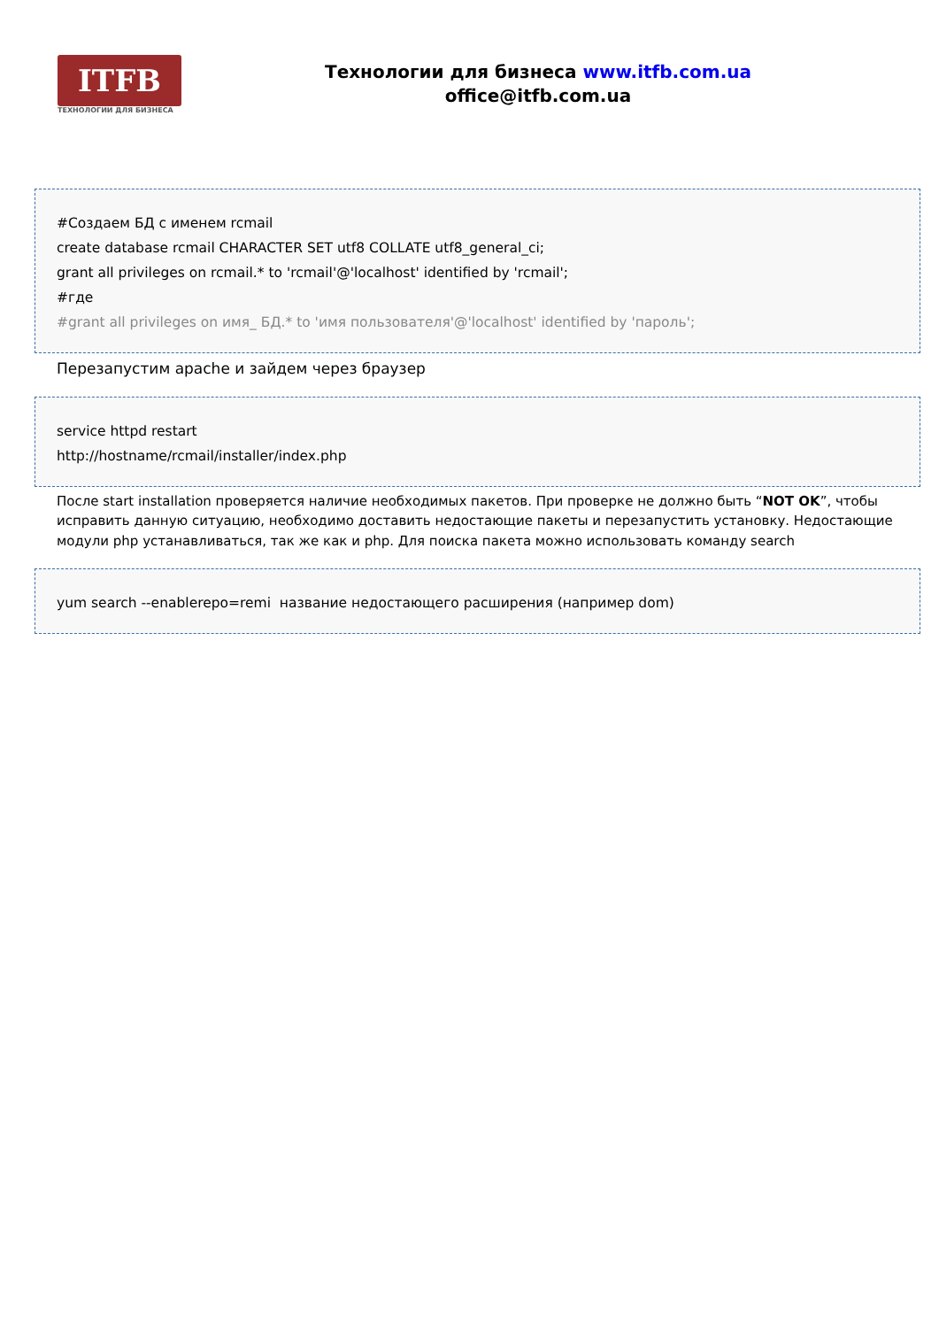ITFB
ТЕХНОЛОГИИ ДЛЯ БИЗНЕСА
Технологии для бизнеса www.itfb.com.ua
office@itfb.com.ua
#Создаем БД с именем rcmail
create database rcmail CHARACTER SET utf8 COLLATE utf8_general_ci;
grant all privileges on rcmail.* to 'rcmail'@'localhost' identified by 'rcmail';
#где
#grant all privileges on имя_ БД.* to 'имя пользователя'@'localhost' identified by 'пароль';
Перезапустим apache и зайдем через браузер
service httpd restart
http://hostname/rcmail/installer/index.php
После start installation проверяется наличие необходимых пакетов. При проверке не должно быть “NOT OK”, чтобы исправить данную ситуацию, необходимо доставить недостающие пакеты и перезапустить установку. Недостающие модули php устанавливаться, так же как и php. Для поиска пакета можно использовать команду search
yum search --enablerepo=remi название недостающего расширения (например dom)